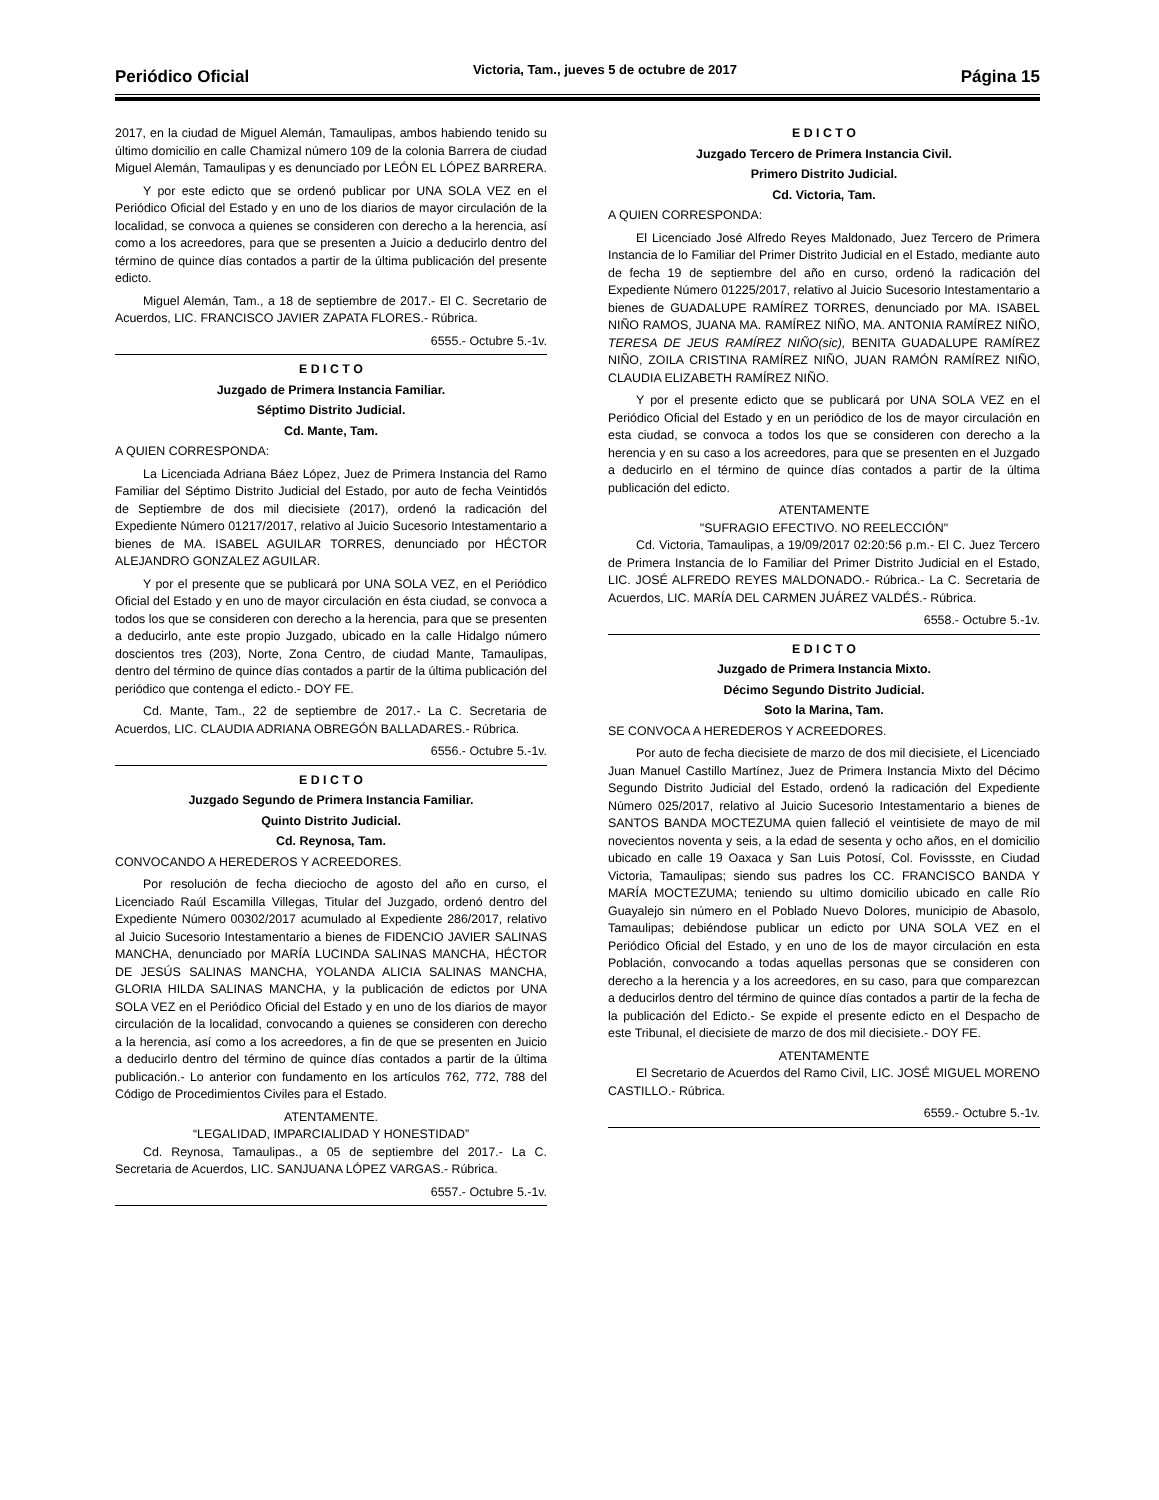Periódico Oficial Victoria, Tam., jueves 5 de octubre de 2017 Página 15
2017, en la ciudad de Miguel Alemán, Tamaulipas, ambos habiendo tenido su último domicilio en calle Chamizal número 109 de la colonia Barrera de ciudad Miguel Alemán, Tamaulipas y es denunciado por LEÓN EL LÓPEZ BARRERA.
Y por este edicto que se ordenó publicar por UNA SOLA VEZ en el Periódico Oficial del Estado y en uno de los diarios de mayor circulación de la localidad, se convoca a quienes se consideren con derecho a la herencia, así como a los acreedores, para que se presenten a Juicio a deducirlo dentro del término de quince días contados a partir de la última publicación del presente edicto.
Miguel Alemán, Tam., a 18 de septiembre de 2017.- El C. Secretario de Acuerdos, LIC. FRANCISCO JAVIER ZAPATA FLORES.- Rúbrica.
6555.- Octubre 5.-1v.
E D I C T O
Juzgado de Primera Instancia Familiar.
Séptimo Distrito Judicial.
Cd. Mante, Tam.
A QUIEN CORRESPONDA:
La Licenciada Adriana Báez López, Juez de Primera Instancia del Ramo Familiar del Séptimo Distrito Judicial del Estado, por auto de fecha Veintidós de Septiembre de dos mil diecisiete (2017), ordenó la radicación del Expediente Número 01217/2017, relativo al Juicio Sucesorio Intestamentario a bienes de MA. ISABEL AGUILAR TORRES, denunciado por HÉCTOR ALEJANDRO GONZALEZ AGUILAR.
Y por el presente que se publicará por UNA SOLA VEZ, en el Periódico Oficial del Estado y en uno de mayor circulación en ésta ciudad, se convoca a todos los que se consideren con derecho a la herencia, para que se presenten a deducirlo, ante este propio Juzgado, ubicado en la calle Hidalgo número doscientos tres (203), Norte, Zona Centro, de ciudad Mante, Tamaulipas, dentro del término de quince días contados a partir de la última publicación del periódico que contenga el edicto.- DOY FE.
Cd. Mante, Tam., 22 de septiembre de 2017.- La C. Secretaria de Acuerdos, LIC. CLAUDIA ADRIANA OBREGÓN BALLADARES.- Rúbrica.
6556.- Octubre 5.-1v.
E D I C T O
Juzgado Segundo de Primera Instancia Familiar.
Quinto Distrito Judicial.
Cd. Reynosa, Tam.
CONVOCANDO A HEREDEROS Y ACREEDORES.
Por resolución de fecha dieciocho de agosto del año en curso, el Licenciado Raúl Escamilla Villegas, Titular del Juzgado, ordenó dentro del Expediente Número 00302/2017 acumulado al Expediente 286/2017, relativo al Juicio Sucesorio Intestamentario a bienes de FIDENCIO JAVIER SALINAS MANCHA, denunciado por MARÍA LUCINDA SALINAS MANCHA, HÉCTOR DE JESÚS SALINAS MANCHA, YOLANDA ALICIA SALINAS MANCHA, GLORIA HILDA SALINAS MANCHA, y la publicación de edictos por UNA SOLA VEZ en el Periódico Oficial del Estado y en uno de los diarios de mayor circulación de la localidad, convocando a quienes se consideren con derecho a la herencia, así como a los acreedores, a fin de que se presenten en Juicio a deducirlo dentro del término de quince días contados a partir de la última publicación.- Lo anterior con fundamento en los artículos 762, 772, 788 del Código de Procedimientos Civiles para el Estado.
ATENTAMENTE.
“LEGALIDAD, IMPARCIALIDAD Y HONESTIDAD”
Cd. Reynosa, Tamaulipas., a 05 de septiembre del 2017.- La C. Secretaria de Acuerdos, LIC. SANJUANA LÓPEZ VARGAS.- Rúbrica.
6557.- Octubre 5.-1v.
E D I C T O
Juzgado Tercero de Primera Instancia Civil.
Primero Distrito Judicial.
Cd. Victoria, Tam.
A QUIEN CORRESPONDA:
El Licenciado José Alfredo Reyes Maldonado, Juez Tercero de Primera Instancia de lo Familiar del Primer Distrito Judicial en el Estado, mediante auto de fecha 19 de septiembre del año en curso, ordenó la radicación del Expediente Número 01225/2017, relativo al Juicio Sucesorio Intestamentario a bienes de GUADALUPE RAMÍREZ TORRES, denunciado por MA. ISABEL NIÑO RAMOS, JUANA MA. RAMÍREZ NIÑO, MA. ANTONIA RAMÍREZ NIÑO, TERESA DE JEUS RAMÍREZ NIÑO(sic), BENITA GUADALUPE RAMÍREZ NIÑO, ZOILA CRISTINA RAMÍREZ NIÑO, JUAN RAMÓN RAMÍREZ NIÑO, CLAUDIA ELIZABETH RAMÍREZ NIÑO.
Y por el presente edicto que se publicará por UNA SOLA VEZ en el Periódico Oficial del Estado y en un periódico de los de mayor circulación en esta ciudad, se convoca a todos los que se consideren con derecho a la herencia y en su caso a los acreedores, para que se presenten en el Juzgado a deducirlo en el término de quince días contados a partir de la última publicación del edicto.
ATENTAMENTE
"SUFRAGIO EFECTIVO. NO REELECCIÓN"
Cd. Victoria, Tamaulipas, a 19/09/2017 02:20:56 p.m.- El C. Juez Tercero de Primera Instancia de lo Familiar del Primer Distrito Judicial en el Estado, LIC. JOSÉ ALFREDO REYES MALDONADO.- Rúbrica.- La C. Secretaria de Acuerdos, LIC. MARÍA DEL CARMEN JUÁREZ VALDÉS.- Rúbrica.
6558.- Octubre 5.-1v.
E D I C T O
Juzgado de Primera Instancia Mixto.
Décimo Segundo Distrito Judicial.
Soto la Marina, Tam.
SE CONVOCA A HEREDEROS Y ACREEDORES.
Por auto de fecha diecisiete de marzo de dos mil diecisiete, el Licenciado Juan Manuel Castillo Martínez, Juez de Primera Instancia Mixto del Décimo Segundo Distrito Judicial del Estado, ordenó la radicación del Expediente Número 025/2017, relativo al Juicio Sucesorio Intestamentario a bienes de SANTOS BANDA MOCTEZUMA quien falleció el veintisiete de mayo de mil novecientos noventa y seis, a la edad de sesenta y ocho años, en el domicilio ubicado en calle 19 Oaxaca y San Luis Potosí, Col. Fovissste, en Ciudad Victoria, Tamaulipas; siendo sus padres los CC. FRANCISCO BANDA Y MARÍA MOCTEZUMA; teniendo su ultimo domicilio ubicado en calle Río Guayalejo sin número en el Poblado Nuevo Dolores, municipio de Abasolo, Tamaulipas; debiéndose publicar un edicto por UNA SOLA VEZ en el Periódico Oficial del Estado, y en uno de los de mayor circulación en esta Población, convocando a todas aquellas personas que se consideren con derecho a la herencia y a los acreedores, en su caso, para que comparezcan a deducirlos dentro del término de quince días contados a partir de la fecha de la publicación del Edicto.- Se expide el presente edicto en el Despacho de este Tribunal, el diecisiete de marzo de dos mil diecisiete.- DOY FE.
ATENTAMENTE
El Secretario de Acuerdos del Ramo Civil, LIC. JOSÉ MIGUEL MORENO CASTILLO.- Rúbrica.
6559.- Octubre 5.-1v.